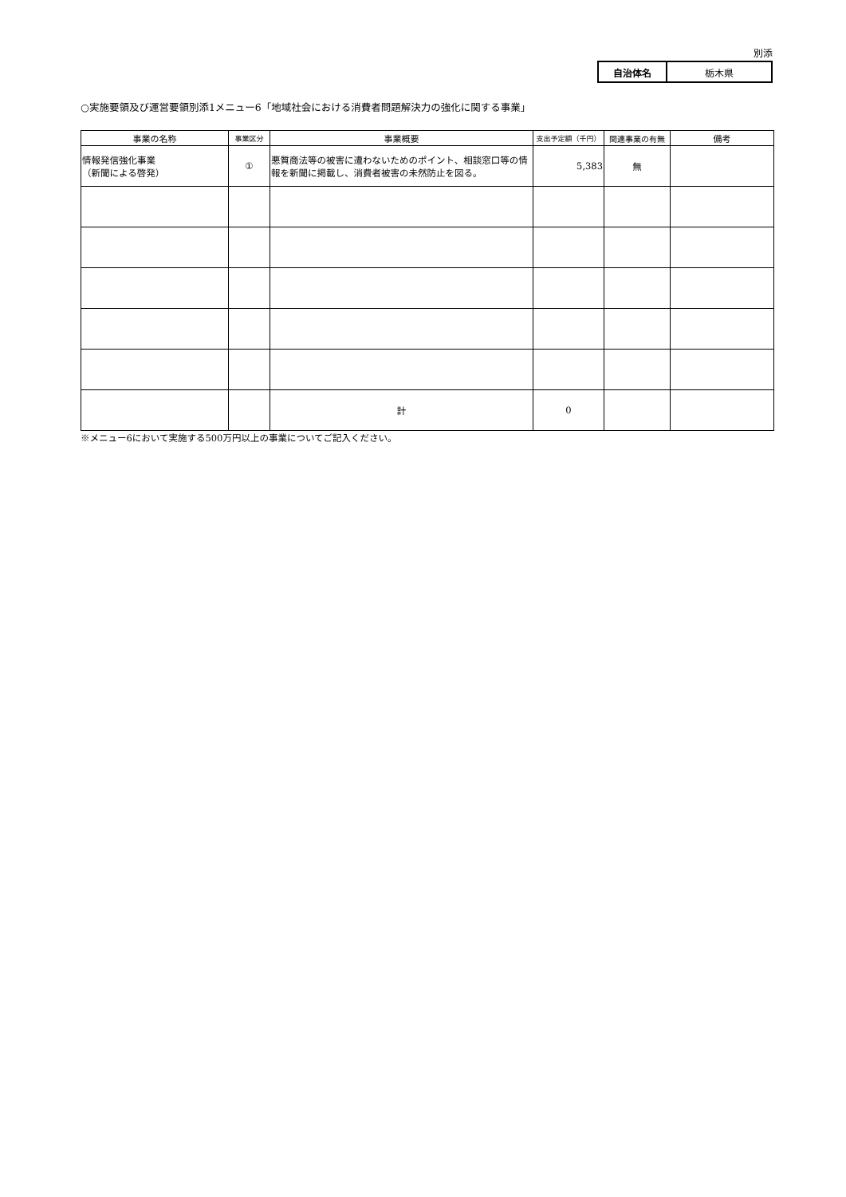別添
| 自治体名 | 栃木県 |
○実施要領及び運営要領別添1メニュー6「地域社会における消費者問題解決力の強化に関する事業」
| 事業の名称 | 事業区分 | 事業概要 | 支出予定額（千円） | 関連事業の有無 | 備考 |
| --- | --- | --- | --- | --- | --- |
| 情報発信強化事業 （新聞による啓発） | ① | 悪質商法等の被害に遭わないためのポイント、相談窓口等の情報を新聞に掲載し、消費者被害の未然防止を図る。 | 5,383 | 無 | |
| | | 計 | 0 | | |
※メニュー6において実施する500万円以上の事業についてご記入ください。